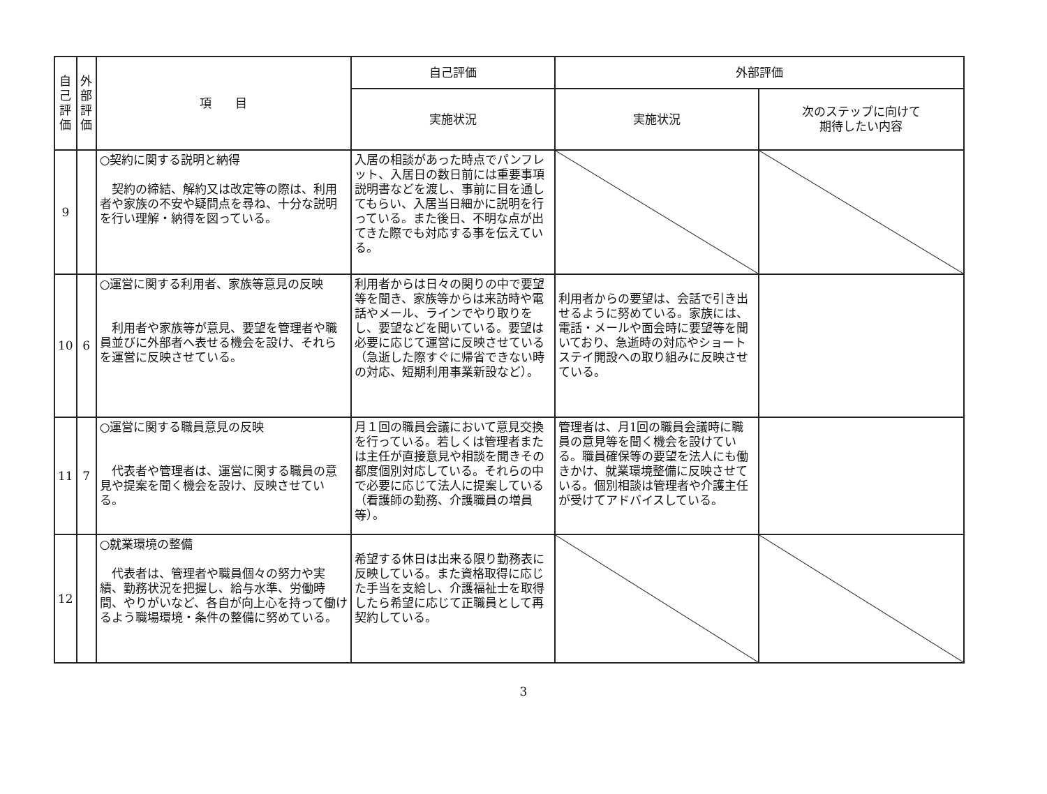| 自 己 評 価 | 外 部 評 価 | 項 目 | 自己評価 | 外部評価 | |
| --- | --- | --- | --- | --- | --- |
| | | | 実施状況 | 実施状況 | 次のステップに向けて 期待したい内容 |
| 9 | | ○契約に関する説明と納得 契約の締結、解約又は改定等の際は、利用者や家族の不安や疑問点を尋ね、十分な説明を行い理解・納得を図っている。 | 入居の相談があった時点でパンフレット、入居日の数日前には重要事項説明書などを渡し、事前に目を通してもらい、入居当日細かに説明を行っている。また後日、不明な点が出てきた際でも対応する事を伝えている。 | | |
| 10 | 6 | ○運営に関する利用者、家族等意見の反映 利用者や家族等が意見、要望を管理者や職員並びに外部者へ表せる機会を設け、それらを運営に反映させている。 | 利用者からは日々の関りの中で要望等を聞き、家族等からは来訪時や電話やメール、ラインでやり取りをし、要望などを聞いている。要望は必要に応じて運営に反映させている（急逝した際すぐに帰省できない時の対応、短期利用事業新設など）。 | 利用者からの要望は、会話で引き出せるように努めている。家族には、電話・メールや面会時に要望等を聞いており、急逝時の対応やショートステイ開設への取り組みに反映させている。 | |
| 11 | 7 | ○運営に関する職員意見の反映 代表者や管理者は、運営に関する職員の意見や提案を聞く機会を設け、反映させている。 | 月１回の職員会議において意見交換を行っている。若しくは管理者または主任が直接意見や相談を聞きその都度個別対応している。それらの中で必要に応じて法人に提案している（看護師の勤務、介護職員の増員等）。 | 管理者は、月1回の職員会議時に職員の意見等を聞く機会を設けている。職員確保等の要望を法人にも働きかけ、就業環境整備に反映させている。個別相談は管理者や介護主任が受けてアドバイスしている。 | |
| 12 | | ○就業環境の整備 代表者は、管理者や職員個々の努力や実績、勤務状況を把握し、給与水準、労働時間、やりがいなど、各自が向上心を持って働けるよう職場環境・条件の整備に努めている。 | 希望する休日は出来る限り勤務表に反映している。また資格取得に応じた手当を支給し、介護福祉士を取得したら希望に応じて正職員として再契約している。 | | |
3